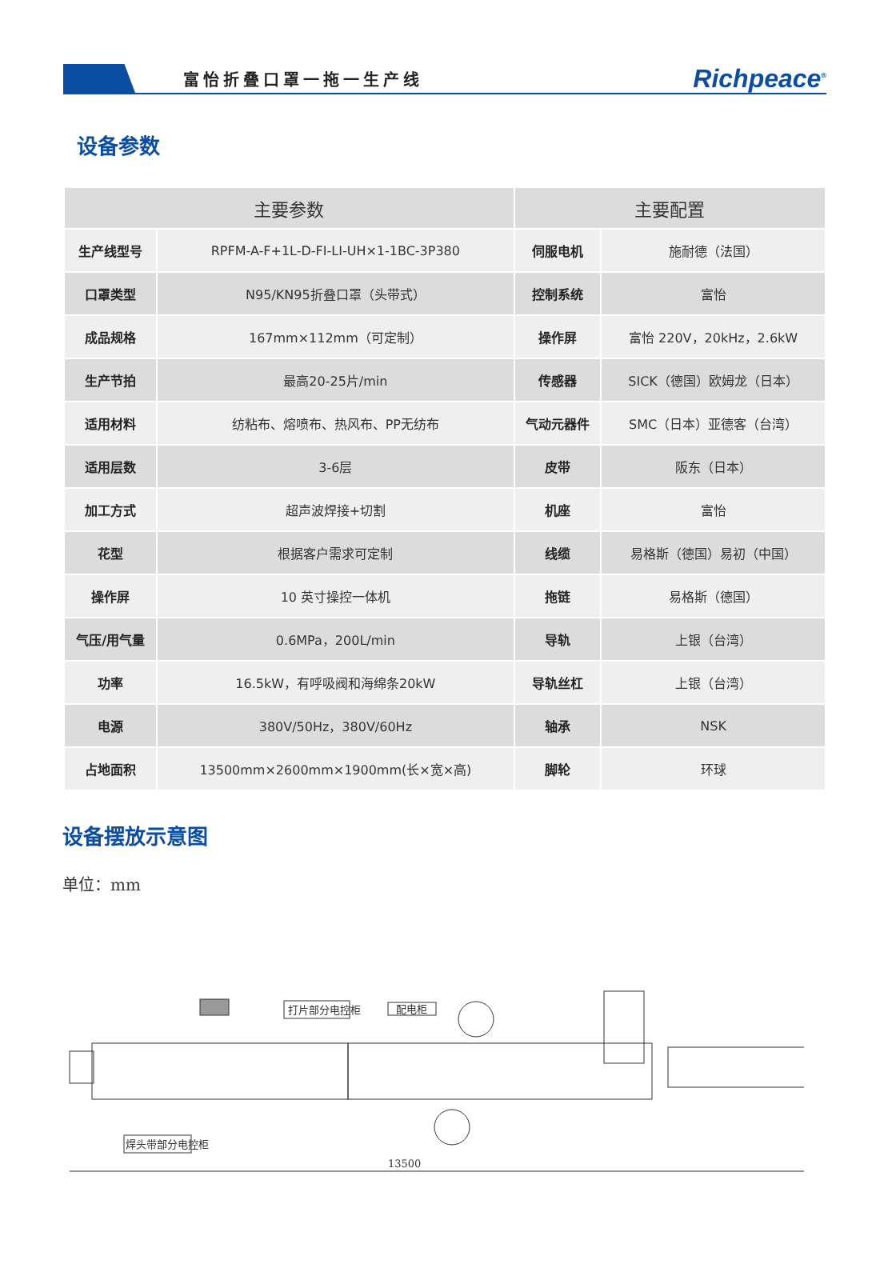富怡折叠口罩一拖一生产线
Richpeace<sup>®</sup>
设备参数
| 主要参数 | | 主要配置 | |
| --- | --- | --- | --- |
| 生产线型号 | RPFM-A-F+1L-D-FI-LI-UH×1-1BC-3P380 | 伺服电机 | 施耐德（法国） |
| 口罩类型 | N95/KN95折叠口罩（头带式） | 控制系统 | 富怡 |
| 成品规格 | 167mm×112mm（可定制） | 操作屏 | 富怡 220V，20kHz，2.6kW |
| 生产节拍 | 最高20-25片/min | 传感器 | SICK（德国）欧姆龙（日本） |
| 适用材料 | 纺粘布、熔喷布、热风布、PP无纺布 | 气动元器件 | SMC（日本）亚德客（台湾） |
| 适用层数 | 3-6层 | 皮带 | 阪东（日本） |
| 加工方式 | 超声波焊接+切割 | 机座 | 富怡 |
| 花型 | 根据客户需求可定制 | 线缆 | 易格斯（德国）易初（中国） |
| 操作屏 | 10 英寸操控一体机 | 拖链 | 易格斯（德国） |
| 气压/用气量 | 0.6MPa，200L/min | 导轨 | 上银（台湾） |
| 功率 | 16.5kW，有呼吸阀和海绵条20kW | 导轨丝杠 | 上银（台湾） |
| 电源 | 380V/50Hz，380V/60Hz | 轴承 | NSK |
| 占地面积 | 13500mm×2600mm×1900mm(长×宽×高) | 脚轮 | 环球 |
设备摆放示意图
单位：mm
打片部分电控柜
配电柜
焊头带部分电控柜
13500
2600